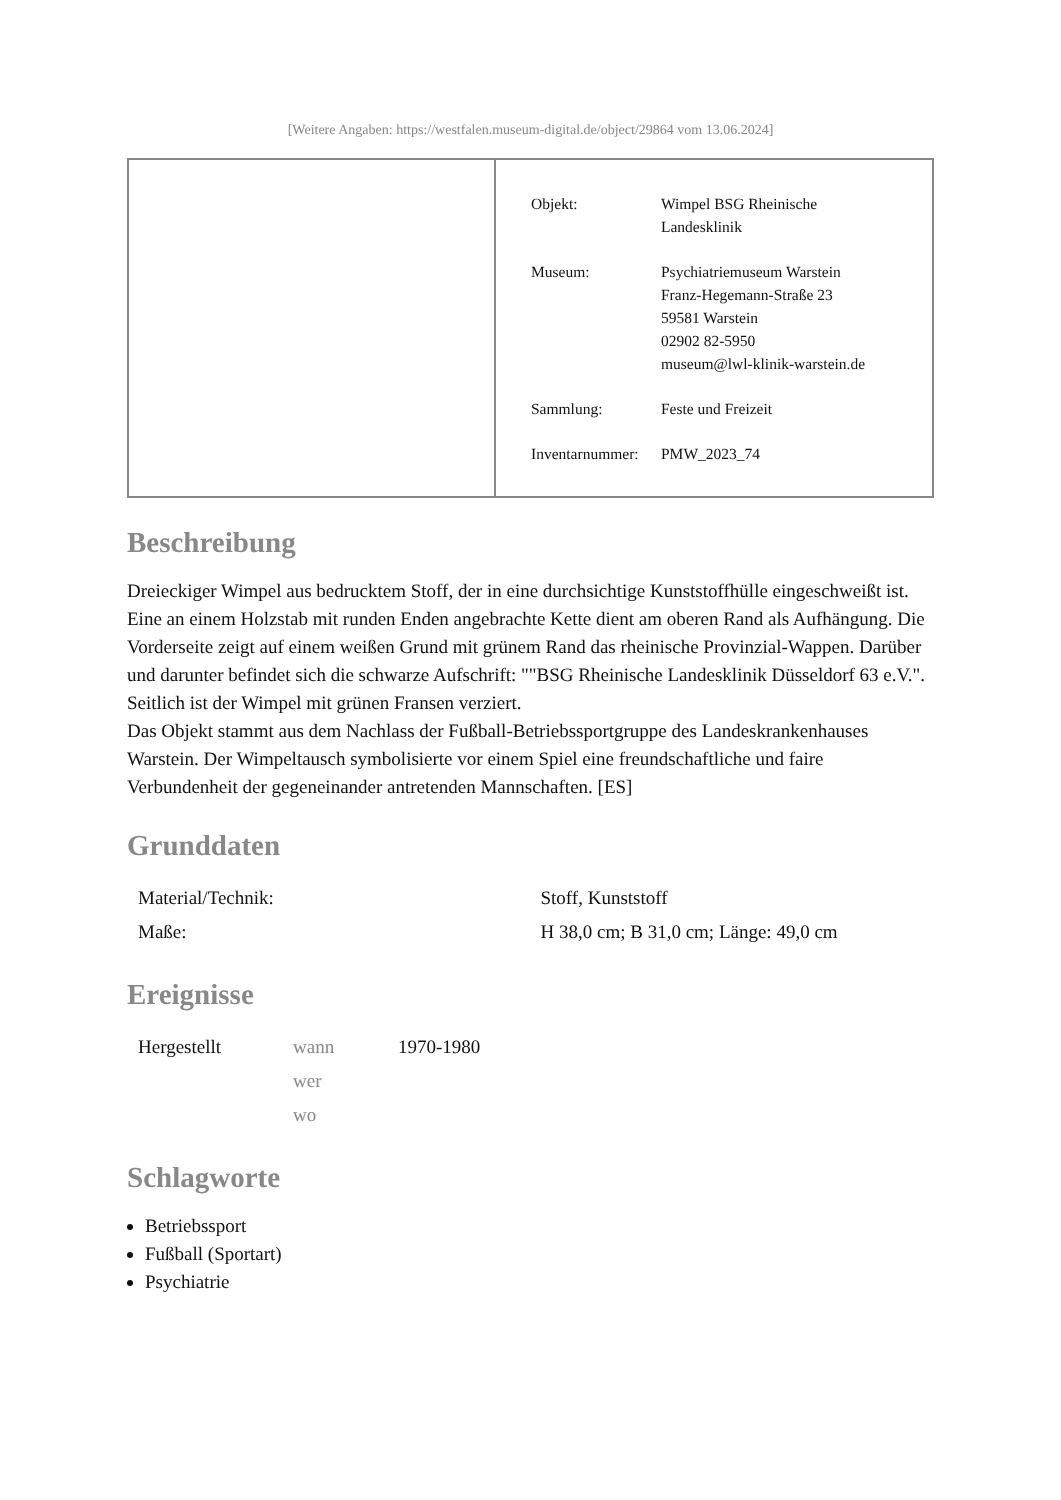[Weitere Angaben: https://westfalen.museum-digital.de/object/29864 vom 13.06.2024]
| Objekt: | Wimpel BSG Rheinische Landesklinik |
| Museum: | Psychiatriemuseum Warstein Franz-Hegemann-Straße 23 59581 Warstein 02902 82-5950 museum@lwl-klinik-warstein.de |
| Sammlung: | Feste und Freizeit |
| Inventarnummer: | PMW_2023_74 |
Beschreibung
Dreieckiger Wimpel aus bedrucktem Stoff, der in eine durchsichtige Kunststoffhülle eingeschweißt ist. Eine an einem Holzstab mit runden Enden angebrachte Kette dient am oberen Rand als Aufhängung. Die Vorderseite zeigt auf einem weißen Grund mit grünem Rand das rheinische Provinzial-Wappen. Darüber und darunter befindet sich die schwarze Aufschrift: ""BSG Rheinische Landesklinik Düsseldorf 63 e.V.". Seitlich ist der Wimpel mit grünen Fransen verziert.
Das Objekt stammt aus dem Nachlass der Fußball-Betriebssportgruppe des Landeskrankenhauses Warstein. Der Wimpeltausch symbolisierte vor einem Spiel eine freundschaftliche und faire Verbundenheit der gegeneinander antretenden Mannschaften. [ES]
Grunddaten
| Material/Technik: | Stoff, Kunststoff |
| Maße: | H 38,0 cm; B 31,0 cm; Länge: 49,0 cm |
Ereignisse
| Hergestellt | wann | 1970-1980 |
| | wer | |
| | wo | |
Schlagworte
Betriebssport
Fußball (Sportart)
Psychiatrie